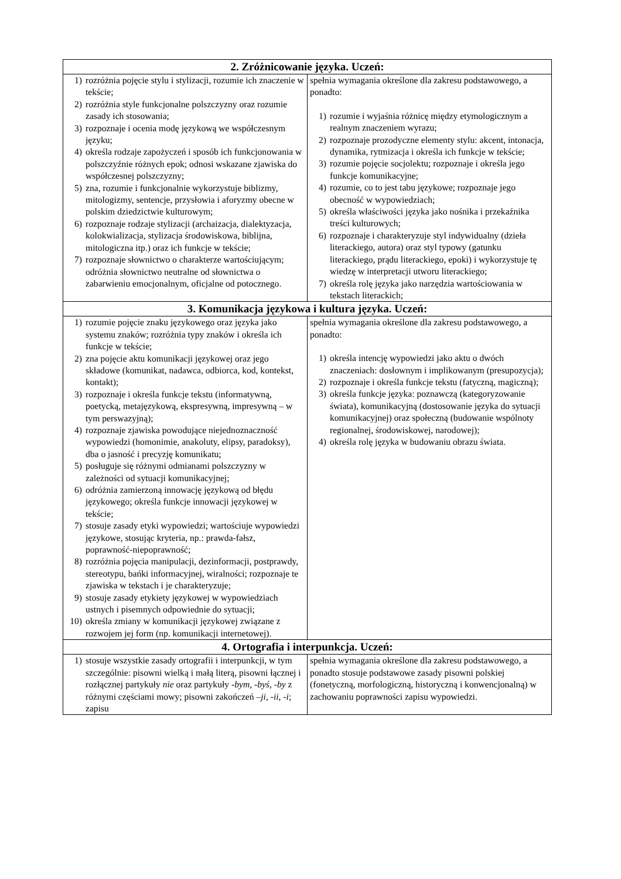| 2. Zróżnicowanie języka. Uczeń: | |
| --- | --- |
| 1) rozróżnia pojęcie stylu i stylizacji, rozumie ich znaczenie w tekście; 2) rozróżnia style funkcjonalne polszczyzny oraz rozumie zasady ich stosowania; 3) rozpoznaje i ocenia modę językową we współczesnym języku; 4) określa rodzaje zapożyczeń i sposób ich funkcjonowania w polszczyźnie różnych epok; odnosi wskazane zjawiska do współczesnej polszczyzny; 5) zna, rozumie i funkcjonalnie wykorzystuje biblizmy, mitologizmy, sentencje, przysłowia i aforyzmy obecne w polskim dziedzictwie kulturowym; 6) rozpoznaje rodzaje stylizacji (archaizacja, dialektyzacja, kolokwializacja, stylizacja środowiskowa, biblijna, mitologiczna itp.) oraz ich funkcje w tekście; 7) rozpoznaje słownictwo o charakterze wartościującym; odróżnia słownictwo neutralne od słownictwa o zabarwieniu emocjonalnym, oficjalne od potocznego. | spełnia wymagania określone dla zakresu podstawowego, a ponadto: 1) rozumie i wyjaśnia różnicę między etymologicznym a realnym znaczeniem wyrazu; 2) rozpoznaje prozodyczne elementy stylu: akcent, intonacja, dynamika, rytmizacja i określa ich funkcje w tekście; 3) rozumie pojęcie socjolektu; rozpoznaje i określa jego funkcje komunikacyjne; 4) rozumie, co to jest tabu językowe; rozpoznaje jego obecność w wypowiedziach; 5) określa właściwości języka jako nośnika i przekaźnika treści kulturowych; 6) rozpoznaje i charakteryzuje styl indywidualny (dzieła literackiego, autora) oraz styl typowy (gatunku literackiego, prądu literackiego, epoki) i wykorzystuje tę wiedzę w interpretacji utworu literackiego; 7) określa rolę języka jako narzędzia wartościowania w tekstach literackich; |
| 3. Komunikacja językowa i kultura języka. Uczeń: | |
| 1) rozumie pojęcie znaku językowego oraz języka jako systemu znaków; rozróżnia typy znaków i określa ich funkcje w tekście; 2) zna pojęcie aktu komunikacji językowej oraz jego składowe (komunikat, nadawca, odbiorca, kod, kontekst, kontakt); 3) rozpoznaje i określa funkcje tekstu (informatywną, poetycką, metajęzykową, ekspresywną, impresywną – w tym perswazyjną); 4) rozpoznaje zjawiska powodujące niejednoznaczność wypowiedzi (homonimie, anakoluty, elipsy, paradoksy), dba o jasność i precyzję komunikatu; 5) posługuje się różnymi odmianami polszczyzny w zależności od sytuacji komunikacyjnej; 6) odróżnia zamierzoną innowację językową od błędu językowego; określa funkcje innowacji językowej w tekście; 7) stosuje zasady etyki wypowiedzi; wartościuje wypowiedzi językowe, stosując kryteria, np.: prawda-fałsz, poprawność-niepoprawność; 8) rozróżnia pojęcia manipulacji, dezinformacji, postprawdy, stereotypu, bańki informacyjnej, wiralności; rozpoznaje te zjawiska w tekstach i je charakteryzuje; 9) stosuje zasady etykiety językowej w wypowiedziach ustnych i pisemnych odpowiednie do sytuacji; 10) określa zmiany w komunikacji językowej związane z rozwojem jej form (np. komunikacji internetowej). | spełnia wymagania określone dla zakresu podstawowego, a ponadto: 1) określa intencję wypowiedzi jako aktu o dwóch znaczeniach: dosłownym i implikowanym (presupozycja); 2) rozpoznaje i określa funkcje tekstu (fatyczną, magiczną); 3) określa funkcje języka: poznawczą (kategoryzowanie świata), komunikacyjną (dostosowanie języka do sytuacji komunikacyjnej) oraz społeczną (budowanie wspólnoty regionalnej, środowiskowej, narodowej); 4) określa rolę języka w budowaniu obrazu świata. |
| 4. Ortografia i interpunkcja. Uczeń: | |
| 1) stosuje wszystkie zasady ortografii i interpunkcji, w tym szczególnie: pisowni wielką i małą literą, pisowni łącznej i rozłącznej partykuły nie oraz partykuły -bym, -byś, -by z różnymi częściami mowy; pisowni zakończeń –ji , -ii , -i ; zapisu | spełnia wymagania określone dla zakresu podstawowego, a ponadto stosuje podstawowe zasady pisowni polskiej (fonetyczną, morfologiczną, historyczną i konwencjonalną) w zachowaniu poprawności zapisu wypowiedzi. |